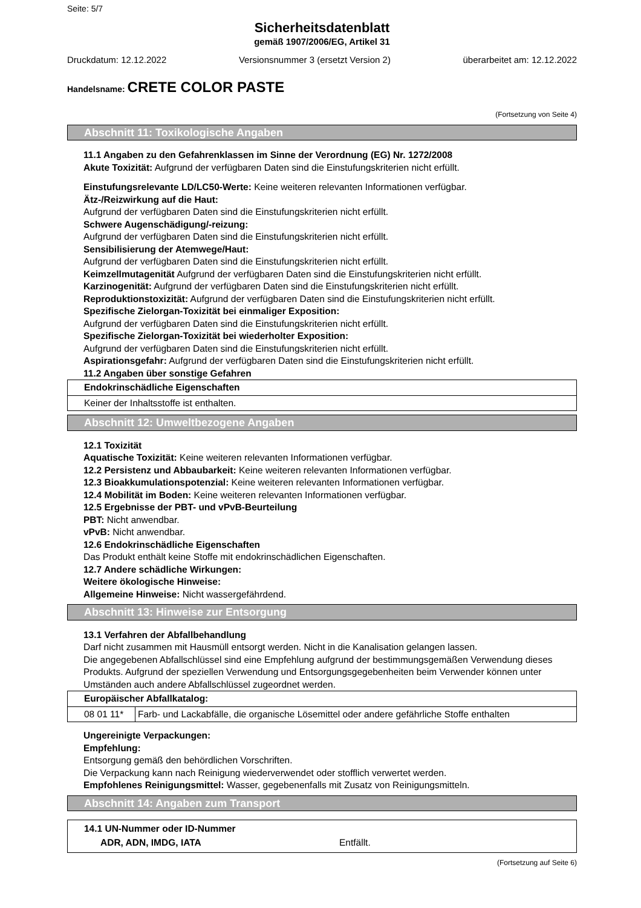Seite: 5/7
Sicherheitsdatenblatt
gemäß 1907/2006/EG, Artikel 31
Druckdatum: 12.12.2022 Versionsnummer 3 (ersetzt Version 2) überarbeitet am: 12.12.2022
Handelsname: CRETE COLOR PASTE
(Fortsetzung von Seite 4)
Abschnitt 11: Toxikologische Angaben
11.1 Angaben zu den Gefahrenklassen im Sinne der Verordnung (EG) Nr. 1272/2008
Akute Toxizität: Aufgrund der verfügbaren Daten sind die Einstufungskriterien nicht erfüllt.
Einstufungsrelevante LD/LC50-Werte: Keine weiteren relevanten Informationen verfügbar.
Ätz-/Reizwirkung auf die Haut:
Aufgrund der verfügbaren Daten sind die Einstufungskriterien nicht erfüllt.
Schwere Augenschädigung/-reizung:
Aufgrund der verfügbaren Daten sind die Einstufungskriterien nicht erfüllt.
Sensibilisierung der Atemwege/Haut:
Aufgrund der verfügbaren Daten sind die Einstufungskriterien nicht erfüllt.
Keimzellmutagenität Aufgrund der verfügbaren Daten sind die Einstufungskriterien nicht erfüllt.
Karzinogenität: Aufgrund der verfügbaren Daten sind die Einstufungskriterien nicht erfüllt.
Reproduktionstoxizität: Aufgrund der verfügbaren Daten sind die Einstufungskriterien nicht erfüllt.
Spezifische Zielorgan-Toxizität bei einmaliger Exposition:
Aufgrund der verfügbaren Daten sind die Einstufungskriterien nicht erfüllt.
Spezifische Zielorgan-Toxizität bei wiederholter Exposition:
Aufgrund der verfügbaren Daten sind die Einstufungskriterien nicht erfüllt.
Aspirationsgefahr: Aufgrund der verfügbaren Daten sind die Einstufungskriterien nicht erfüllt.
11.2 Angaben über sonstige Gefahren
Endokrinschädliche Eigenschaften
Keiner der Inhaltsstoffe ist enthalten.
Abschnitt 12: Umweltbezogene Angaben
12.1 Toxizität
Aquatische Toxizität: Keine weiteren relevanten Informationen verfügbar.
12.2 Persistenz und Abbaubarkeit: Keine weiteren relevanten Informationen verfügbar.
12.3 Bioakkumulationspotenzial: Keine weiteren relevanten Informationen verfügbar.
12.4 Mobilität im Boden: Keine weiteren relevanten Informationen verfügbar.
12.5 Ergebnisse der PBT- und vPvB-Beurteilung
PBT: Nicht anwendbar.
vPvB: Nicht anwendbar.
12.6 Endokrinschädliche Eigenschaften
Das Produkt enthält keine Stoffe mit endokrinschädlichen Eigenschaften.
12.7 Andere schädliche Wirkungen:
Weitere ökologische Hinweise:
Allgemeine Hinweise: Nicht wassergefährdend.
Abschnitt 13: Hinweise zur Entsorgung
13.1 Verfahren der Abfallbehandlung
Darf nicht zusammen mit Hausmüll entsorgt werden. Nicht in die Kanalisation gelangen lassen.
Die angegebenen Abfallschlüssel sind eine Empfehlung aufgrund der bestimmungsgemäßen Verwendung dieses Produkts. Aufgrund der speziellen Verwendung und Entsorgungsgegebenheiten beim Verwender können unter Umständen auch andere Abfallschlüssel zugeordnet werden.
| Europäischer Abfallkatalog: | |
| --- | --- |
| 08 01 11* | Farb- und Lackabfälle, die organische Lösemittel oder andere gefährliche Stoffe enthalten |
Ungereinigte Verpackungen:
Empfehlung:
Entsorgung gemäß den behördlichen Vorschriften.
Die Verpackung kann nach Reinigung wiederverwendet oder stofflich verwertet werden.
Empfohlenes Reinigungsmittel: Wasser, gegebenenfalls mit Zusatz von Reinigungsmitteln.
Abschnitt 14: Angaben zum Transport
14.1 UN-Nummer oder ID-Nummer
ADR, ADN, IMDG, IATA Entfällt.
(Fortsetzung auf Seite 6)